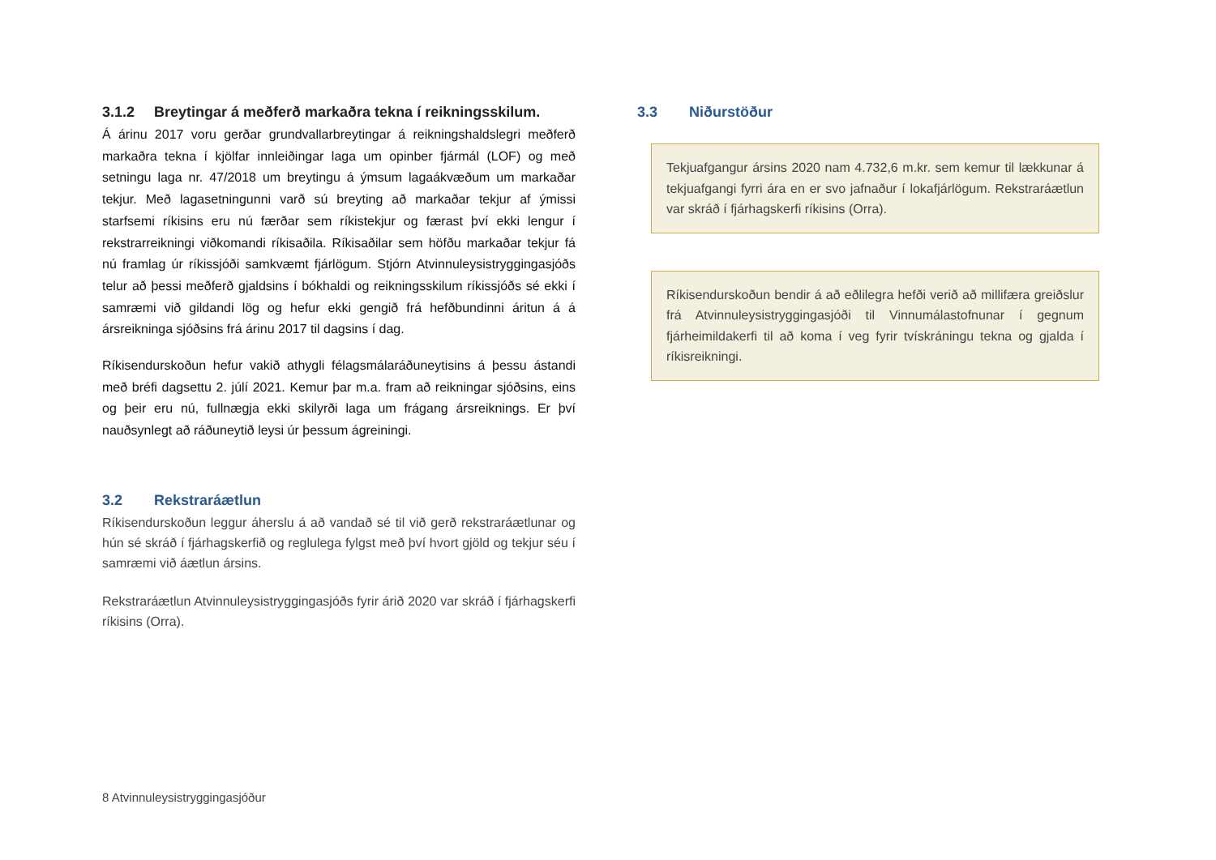3.1.2 Breytingar á meðferð markaðra tekna í reikningsskilum.
Á árinu 2017 voru gerðar grundvallarbreytingar á reikningshaldslegri meðferð markaðra tekna í kjölfar innleiðingar laga um opinber fjármál (LOF) og með setningu laga nr. 47/2018 um breytingu á ýmsum lagaákvæðum um markaðar tekjur. Með lagasetningunni varð sú breyting að markaðar tekjur af ýmissi starfsemi ríkisins eru nú færðar sem ríkistekjur og færast því ekki lengur í rekstrarreikningi viðkomandi ríkisaðila. Ríkisaðilar sem höfðu markaðar tekjur fá nú framlag úr ríkissjóði samkvæmt fjárlögum. Stjórn Atvinnuleysistryggingasjóðs telur að þessi meðferð gjaldsins í bókhaldi og reikningsskilum ríkissjóðs sé ekki í samræmi við gildandi lög og hefur ekki gengið frá hefðbundinni áritun á á ársreikninga sjóðsins frá árinu 2017 til dagsins í dag.
Ríkisendurskoðun hefur vakið athygli félagsmálaráðuneytisins á þessu ástandi með bréfi dagsettu 2. júlí 2021. Kemur þar m.a. fram að reikningar sjóðsins, eins og þeir eru nú, fullnægja ekki skilyrði laga um frágang ársreiknings. Er því nauðsynlegt að ráðuneytið leysi úr þessum ágreiningi.
3.2 Rekstraráætlun
Ríkisendurskoðun leggur áherslu á að vandað sé til við gerð rekstraráætlunar og hún sé skráð í fjárhagskerfið og reglulega fylgst með því hvort gjöld og tekjur séu í samræmi við áætlun ársins.
Rekstraráætlun Atvinnuleysistryggingasjóðs fyrir árið 2020 var skráð í fjárhagskerfi ríkisins (Orra).
3.3 Niðurstöður
Tekjuafgangur ársins 2020 nam 4.732,6 m.kr. sem kemur til lækkunar á tekjuafgangi fyrri ára en er svo jafnaður í lokafjárlögum. Rekstraráætlun var skráð í fjárhagskerfi ríkisins (Orra).
Ríkisendurskoðun bendir á að eðlilegra hefði verið að millifæra greiðslur frá Atvinnuleysistryggingasjóði til Vinnumálastofnunar í gegnum fjárheimildakerfi til að koma í veg fyrir tvískráningu tekna og gjalda í ríkisreikningi.
8 Atvinnuleysistryggingasjóður